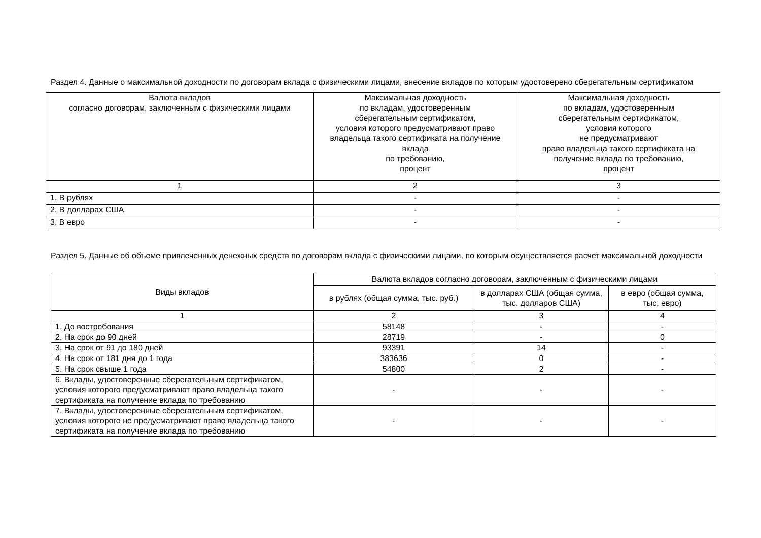Раздел 4. Данные о максимальной доходности по договорам вклада с физическими лицами, внесение вкладов по которым удостоверено сберегательным сертификатом
| Валюта вкладов согласно договорам, заключенным с физическими лицами | Максимальная доходность по вкладам, удостоверенным сберегательным сертификатом, условия которого предусматривают право владельца такого сертификата на получение вклада по требованию, процент | Максимальная доходность по вкладам, удостоверенным сберегательным сертификатом, условия которого не предусматривают право владельца такого сертификата на получение вклада по требованию, процент |
| --- | --- | --- |
| 1 | 2 | 3 |
| 1. В рублях | - | - |
| 2. В долларах США | - | - |
| 3. В евро | - | - |
Раздел 5. Данные об объеме привлеченных денежных средств по договорам вклада с физическими лицами, по которым осуществляется расчет максимальной доходности
| Виды вкладов | Валюта вкладов согласно договорам, заключенным с физическими лицами | | |
| --- | --- | --- | --- |
| | в рублях (общая сумма, тыс. руб.) | в долларах США (общая сумма, тыс. долларов США) | в евро (общая сумма, тыс. евро) |
| 1 | 2 | 3 | 4 |
| 1. До востребования | 58148 | - | - |
| 2. На срок до 90 дней | 28719 | - | 0 |
| 3. На срок от 91 до 180 дней | 93391 | 14 | - |
| 4. На срок от 181 дня до 1 года | 383636 | 0 | - |
| 5. На срок свыше 1 года | 54800 | 2 | - |
| 6. Вклады, удостоверенные сберегательным сертификатом, условия которого предусматривают право владельца такого сертификата на получение вклада по требованию | - | - | - |
| 7. Вклады, удостоверенные сберегательным сертификатом, условия которого не предусматривают право владельца такого сертификата на получение вклада по требованию | - | - | - |